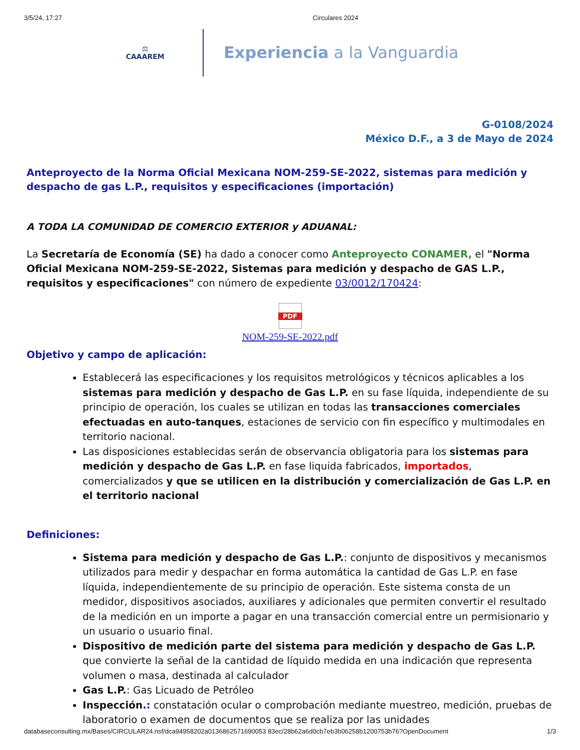3/5/24, 17:27 Circulares 2024
⚖
CAAAREM
Experiencia a la Vanguardia
G-0108/2024
México D.F., a 3 de Mayo de 2024
Anteproyecto de la Norma Oficial Mexicana NOM-259-SE-2022, sistemas para medición y despacho de gas L.P., requisitos y especificaciones (importación)
A TODA LA COMUNIDAD DE COMERCIO EXTERIOR y ADUANAL:
La Secretaría de Economía (SE) ha dado a conocer como Anteproyecto CONAMER, el "Norma Oficial Mexicana NOM-259-SE-2022, Sistemas para medición y despacho de GAS L.P., requisitos y especificaciones" con número de expediente 03/0012/170424:
PDF
NOM-259-SE-2022.pdf
Objetivo y campo de aplicación:
Establecerá las especificaciones y los requisitos metrológicos y técnicos aplicables a los sistemas para medición y despacho de Gas L.P. en su fase líquida, independiente de su principio de operación, los cuales se utilizan en todas las transacciones comerciales efectuadas en auto-tanques, estaciones de servicio con fin específico y multimodales en territorio nacional.
Las disposiciones establecidas serán de observancia obligatoria para los sistemas para medición y despacho de Gas L.P. en fase liquida fabricados, importados, comercializados y que se utilicen en la distribución y comercialización de Gas L.P. en el territorio nacional
Definiciones:
Sistema para medición y despacho de Gas L.P.: conjunto de dispositivos y mecanismos utilizados para medir y despachar en forma automática la cantidad de Gas L.P. en fase líquida, independientemente de su principio de operación. Este sistema consta de un medidor, dispositivos asociados, auxiliares y adicionales que permiten convertir el resultado de la medición en un importe a pagar en una transacción comercial entre un permisionario y un usuario o usuario final.
Dispositivo de medición parte del sistema para medición y despacho de Gas L.P. que convierte la señal de la cantidad de líquido medida en una indicación que representa volumen o masa, destinada al calculador
Gas L.P.: Gas Licuado de Petróleo
Inspección.: constatación ocular o comprobación mediante muestreo, medición, pruebas de laboratorio o examen de documentos que se realiza por las unidades
databaseconsulting.mx/Bases/CIRCULAR24.nsf/dca94958202a0136862571690053 83ec/28b62a6d0cb7eb3b06258b1200753b76?OpenDocument 1/3